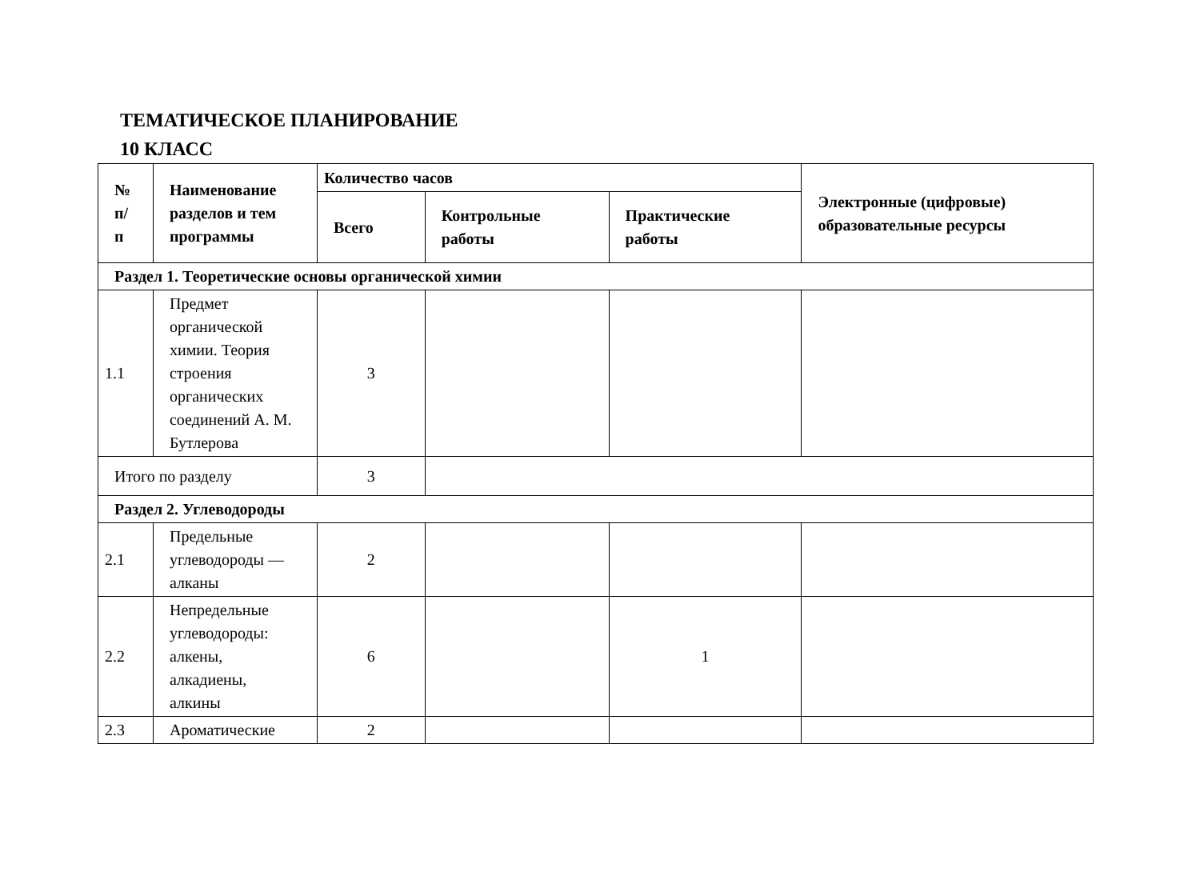ТЕМАТИЧЕСКОЕ ПЛАНИРОВАНИЕ
10 КЛАСС
| № п/п | Наименование разделов и тем программы | Количество часов | | | Электронные (цифровые) образовательные ресурсы |
| --- | --- | --- | --- | --- | --- |
| | | Всего | Контрольные работы | Практические работы | |
| Раздел 1. Теоретические основы органической химии | | | | | |
| 1.1 | Предмет органической химии. Теория строения органических соединений А. М. Бутлерова | 3 | | | |
| Итого по разделу | | 3 | | | |
| Раздел 2. Углеводороды | | | | | |
| 2.1 | Предельные углеводороды — алканы | 2 | | | |
| 2.2 | Непредельные углеводороды: алкены, алкадиены, алкины | 6 | | 1 | |
| 2.3 | Ароматические | 2 | | | |